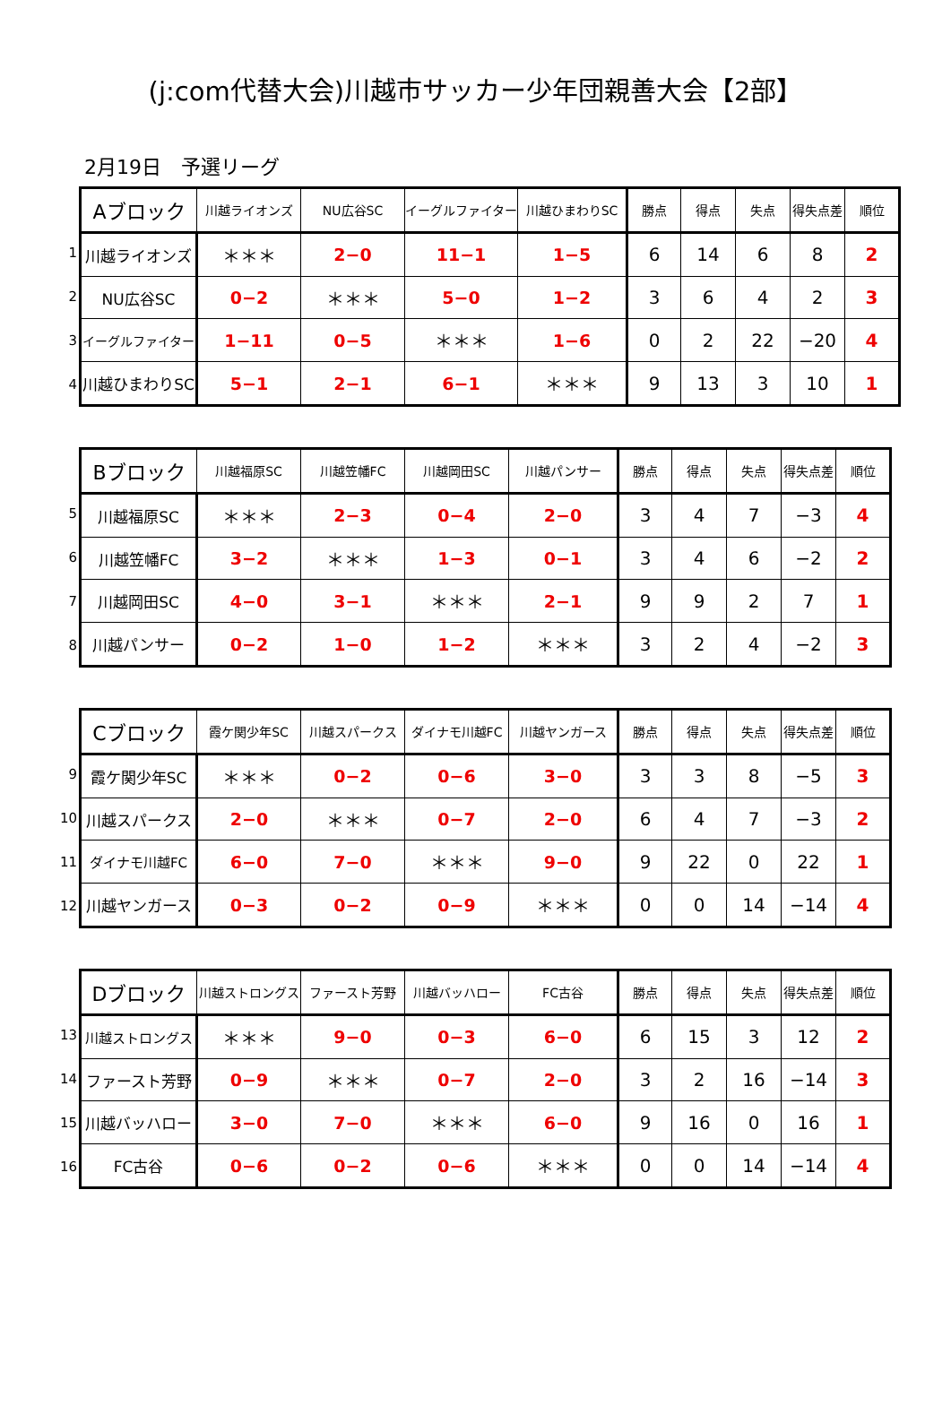(j:com代替大会)川越市サッカー少年団親善大会【2部】
2月19日　予選リーグ
1
2
3
4
| Aブロック | 川越ライオンズ | NU広谷SC | イーグルファイター | 川越ひまわりSC | 勝点 | 得点 | 失点 | 得失点差 | 順位 |
| --- | --- | --- | --- | --- | --- | --- | --- | --- | --- |
| 川越ライオンズ | ＊＊＊ | 2−0 | 11−1 | 1−5 | 6 | 14 | 6 | 8 | 2 |
| NU広谷SC | 0−2 | ＊＊＊ | 5−0 | 1−2 | 3 | 6 | 4 | 2 | 3 |
| イーグルファイター | 1−11 | 0−5 | ＊＊＊ | 1−6 | 0 | 2 | 22 | −20 | 4 |
| 川越ひまわりSC | 5−1 | 2−1 | 6−1 | ＊＊＊ | 9 | 13 | 3 | 10 | 1 |
5
6
7
8
| Bブロック | 川越福原SC | 川越笠幡FC | 川越岡田SC | 川越パンサー | 勝点 | 得点 | 失点 | 得失点差 | 順位 |
| --- | --- | --- | --- | --- | --- | --- | --- | --- | --- |
| 川越福原SC | ＊＊＊ | 2−3 | 0−4 | 2−0 | 3 | 4 | 7 | −3 | 4 |
| 川越笠幡FC | 3−2 | ＊＊＊ | 1−3 | 0−1 | 3 | 4 | 6 | −2 | 2 |
| 川越岡田SC | 4−0 | 3−1 | ＊＊＊ | 2−1 | 9 | 9 | 2 | 7 | 1 |
| 川越パンサー | 0−2 | 1−0 | 1−2 | ＊＊＊ | 3 | 2 | 4 | −2 | 3 |
9
10
11
12
| Cブロック | 霞ケ関少年SC | 川越スパークス | ダイナモ川越FC | 川越ヤンガース | 勝点 | 得点 | 失点 | 得失点差 | 順位 |
| --- | --- | --- | --- | --- | --- | --- | --- | --- | --- |
| 霞ケ関少年SC | ＊＊＊ | 0−2 | 0−6 | 3−0 | 3 | 3 | 8 | −5 | 3 |
| 川越スパークス | 2−0 | ＊＊＊ | 0−7 | 2−0 | 6 | 4 | 7 | −3 | 2 |
| ダイナモ川越FC | 6−0 | 7−0 | ＊＊＊ | 9−0 | 9 | 22 | 0 | 22 | 1 |
| 川越ヤンガース | 0−3 | 0−2 | 0−9 | ＊＊＊ | 0 | 0 | 14 | −14 | 4 |
13
14
15
16
| Dブロック | 川越ストロングス | ファースト芳野 | 川越バッハロー | FC古谷 | 勝点 | 得点 | 失点 | 得失点差 | 順位 |
| --- | --- | --- | --- | --- | --- | --- | --- | --- | --- |
| 川越ストロングス | ＊＊＊ | 9−0 | 0−3 | 6−0 | 6 | 15 | 3 | 12 | 2 |
| ファースト芳野 | 0−9 | ＊＊＊ | 0−7 | 2−0 | 3 | 2 | 16 | −14 | 3 |
| 川越バッハロー | 3−0 | 7−0 | ＊＊＊ | 6−0 | 9 | 16 | 0 | 16 | 1 |
| FC古谷 | 0−6 | 0−2 | 0−6 | ＊＊＊ | 0 | 0 | 14 | −14 | 4 |